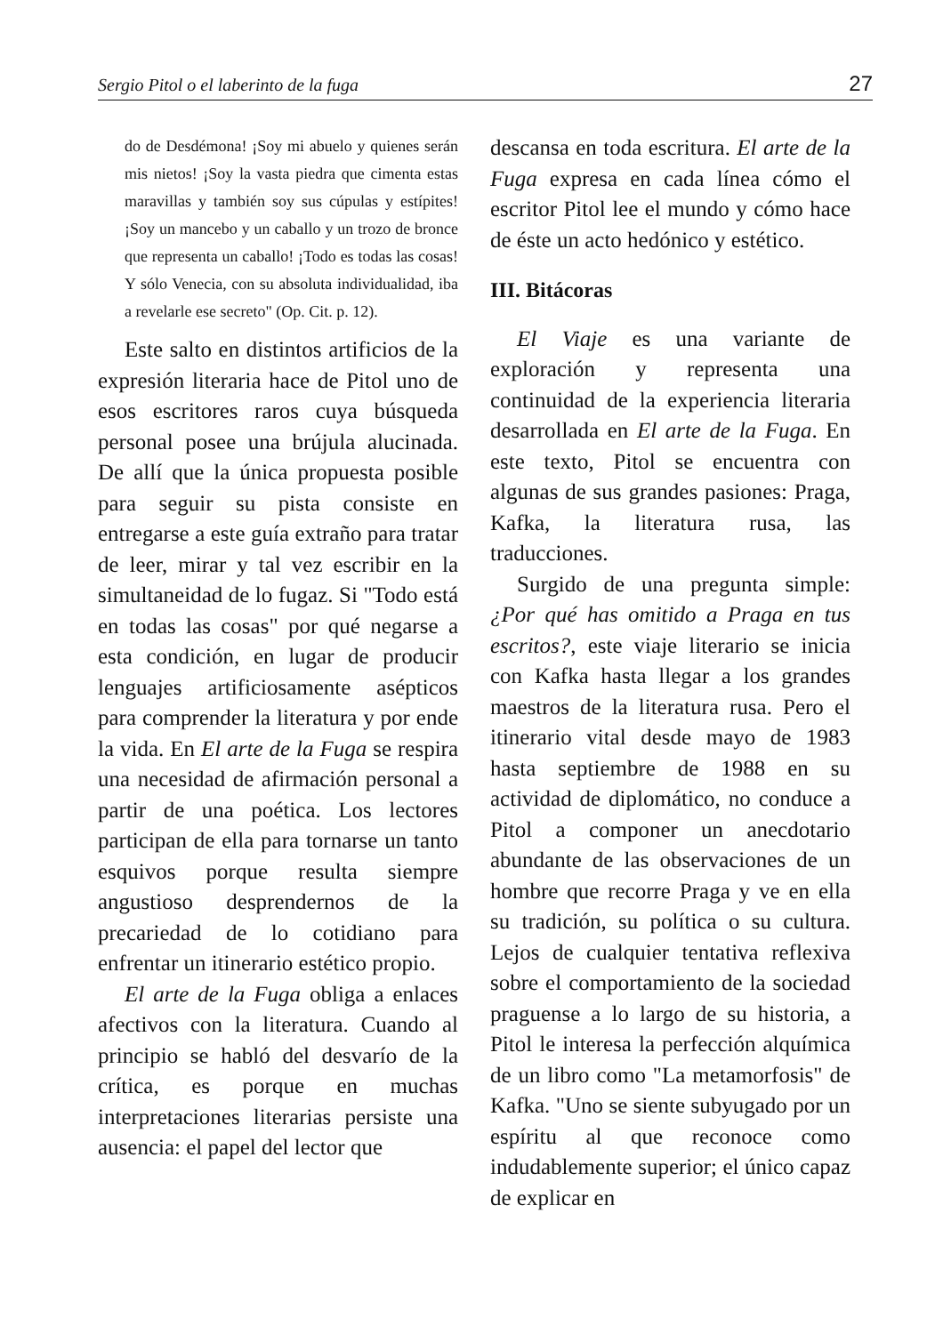Sergio Pitol o el laberinto de la fuga 27
do de Desdémona! ¡Soy mi abuelo y quienes serán mis nietos! ¡Soy la vasta piedra que cimenta estas maravillas y también soy sus cúpulas y estípites! ¡Soy un mancebo y un caballo y un trozo de bronce que representa un caballo! ¡Todo es todas las cosas! Y sólo Venecia, con su absoluta individualidad, iba a revelarle ese secreto" (Op. Cit. p. 12).
Este salto en distintos artificios de la expresión literaria hace de Pitol uno de esos escritores raros cuya búsqueda personal posee una brújula alucinada. De allí que la única propuesta posible para seguir su pista consiste en entregarse a este guía extraño para tratar de leer, mirar y tal vez escribir en la simultaneidad de lo fugaz. Si "Todo está en todas las cosas" por qué negarse a esta condición, en lugar de producir lenguajes artificiosamente asépticos para comprender la literatura y por ende la vida. En El arte de la Fuga se respira una necesidad de afirmación personal a partir de una poética. Los lectores participan de ella para tornarse un tanto esquivos porque resulta siempre angustioso desprendernos de la precariedad de lo cotidiano para enfrentar un itinerario estético propio.
El arte de la Fuga obliga a enlaces afectivos con la literatura. Cuando al principio se habló del desvarío de la crítica, es porque en muchas interpretaciones literarias persiste una ausencia: el papel del lector que
descansa en toda escritura. El arte de la Fuga expresa en cada línea cómo el escritor Pitol lee el mundo y cómo hace de éste un acto hedónico y estético.
III. Bitácoras
El Viaje es una variante de exploración y representa una continuidad de la experiencia literaria desarrollada en El arte de la Fuga. En este texto, Pitol se encuentra con algunas de sus grandes pasiones: Praga, Kafka, la literatura rusa, las traducciones.
Surgido de una pregunta simple: ¿Por qué has omitido a Praga en tus escritos?, este viaje literario se inicia con Kafka hasta llegar a los grandes maestros de la literatura rusa. Pero el itinerario vital desde mayo de 1983 hasta septiembre de 1988 en su actividad de diplomático, no conduce a Pitol a componer un anecdotario abundante de las observaciones de un hombre que recorre Praga y ve en ella su tradición, su política o su cultura. Lejos de cualquier tentativa reflexiva sobre el comportamiento de la sociedad praguense a lo largo de su historia, a Pitol le interesa la perfección alquímica de un libro como "La metamorfosis" de Kafka. "Uno se siente subyugado por un espíritu al que reconoce como indudablemente superior; el único capaz de explicar en